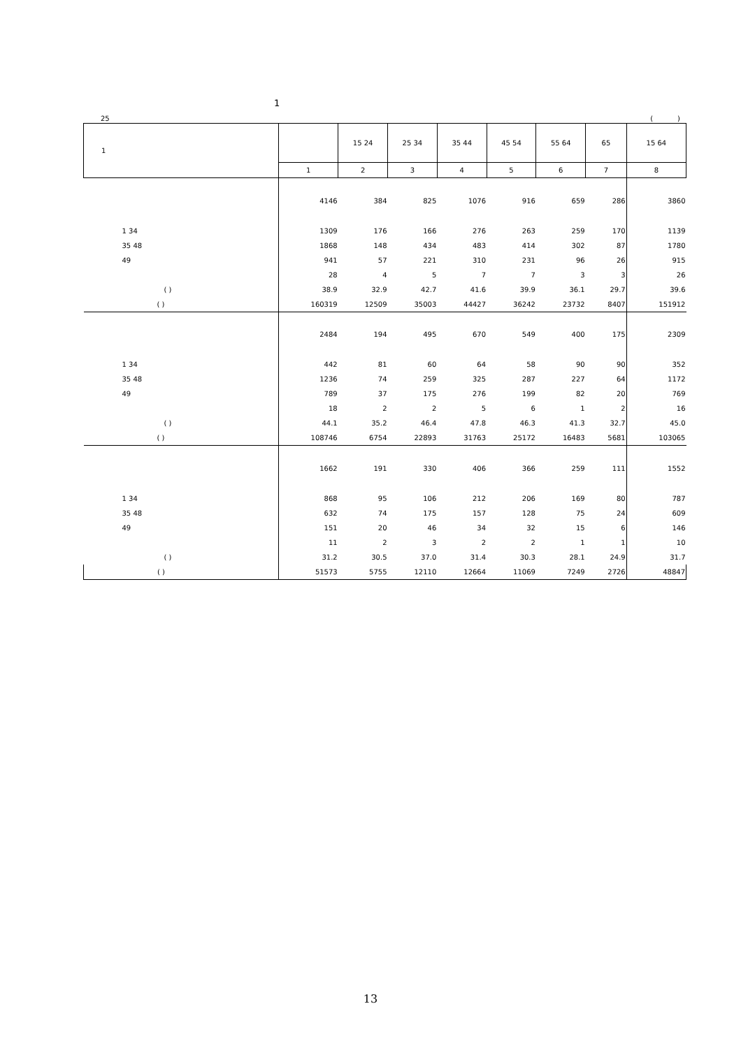1
25 ( )
| 1 | | 15 24 | 25 34 | 35 44 | 45 54 | 55 64 | 65 | 15 64 |
| --- | --- | --- | --- | --- | --- | --- | --- | --- |
| | 1 | 2 | 3 | 4 | 5 | 6 | 7 | 8 |
| | 4146 | 384 | 825 | 1076 | 916 | 659 | 286 | 3860 |
| 1 34 | 1309 | 176 | 166 | 276 | 263 | 259 | 170 | 1139 |
| 35 48 | 1868 | 148 | 434 | 483 | 414 | 302 | 87 | 1780 |
| 49 | 941 | 57 | 221 | 310 | 231 | 96 | 26 | 915 |
| | 28 | 4 | 5 | 7 | 7 | 3 | 3 | 26 |
| ( ) | 38.9 | 32.9 | 42.7 | 41.6 | 39.9 | 36.1 | 29.7 | 39.6 |
| ( ) | 160319 | 12509 | 35003 | 44427 | 36242 | 23732 | 8407 | 151912 |
| | 2484 | 194 | 495 | 670 | 549 | 400 | 175 | 2309 |
| 1 34 | 442 | 81 | 60 | 64 | 58 | 90 | 90 | 352 |
| 35 48 | 1236 | 74 | 259 | 325 | 287 | 227 | 64 | 1172 |
| 49 | 789 | 37 | 175 | 276 | 199 | 82 | 20 | 769 |
| | 18 | 2 | 2 | 5 | 6 | 1 | 2 | 16 |
| ( ) | 44.1 | 35.2 | 46.4 | 47.8 | 46.3 | 41.3 | 32.7 | 45.0 |
| ( ) | 108746 | 6754 | 22893 | 31763 | 25172 | 16483 | 5681 | 103065 |
| | 1662 | 191 | 330 | 406 | 366 | 259 | 111 | 1552 |
| 1 34 | 868 | 95 | 106 | 212 | 206 | 169 | 80 | 787 |
| 35 48 | 632 | 74 | 175 | 157 | 128 | 75 | 24 | 609 |
| 49 | 151 | 20 | 46 | 34 | 32 | 15 | 6 | 146 |
| | 11 | 2 | 3 | 2 | 2 | 1 | 1 | 10 |
| ( ) | 31.2 | 30.5 | 37.0 | 31.4 | 30.3 | 28.1 | 24.9 | 31.7 |
| ( ) | 51573 | 5755 | 12110 | 12664 | 11069 | 7249 | 2726 | 48847 |
13